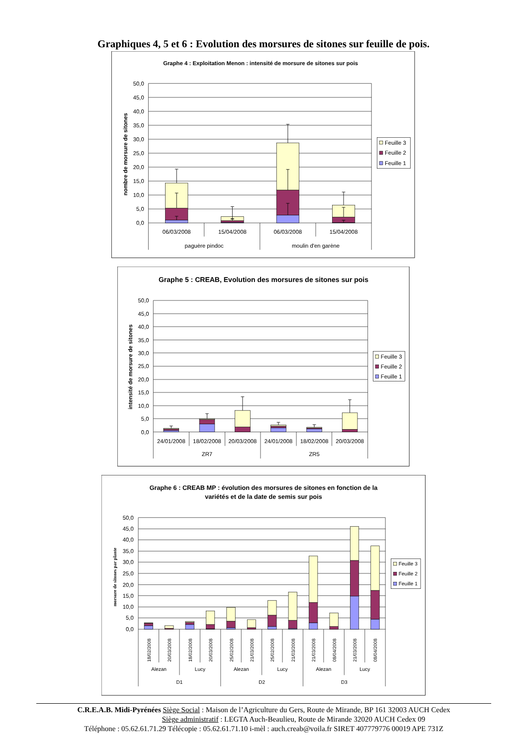Graphiques 4, 5 et 6 : Evolution des morsures de sitones sur feuille de pois.
Graphe 4 : Exploitation Menon : intensité de morsure de sitones sur pois
50,0
45,0
40,0
35,0
30,0
25,0
20,0
15,0
10,0
5,0
0,0
nombre de morsure de sitones
06/03/2008
15/04/2008
06/03/2008
15/04/2008
paguère pindoc
moulin d'en garène
Feuille 3
Feuille 2
Feuille 1
Graphe 5 : CREAB, Evolution des morsures de sitones sur pois
50,0
45,0
40,0
35,0
30,0
25,0
20,0
15,0
10,0
5,0
0,0
intensité de morsure de sitones
24/01/2008
18/02/2008
20/03/2008
24/01/2008
18/02/2008
20/03/2008
ZR7
ZR5
Feuille 3
Feuille 2
Feuille 1
Graphe 6 : CREAB MP : évolution des morsures de sitones en fonction de la
variétés et de la date de semis sur pois
50,0
45,0
40,0
35,0
30,0
25,0
20,0
15,0
10,0
5,0
0,0
morsure de sitones par plante
18/02/2008
20/03/2008
18/02/2008
20/03/2008
25/02/2008
21/03/2008
25/02/2008
21/03/2008
21/03/2008
08/04/2008
21/03/2008
08/04/2008
Alezan
Lucy
Alezan
Lucy
Alezan
Lucy
D1
D2
D3
Feuille 3
Feuille 2
Feuille 1
C.R.E.A.B. Midi-Pyrénées Siège Social : Maison de l’Agriculture du Gers, Route de Mirande, BP 161 32003 AUCH Cedex
Siège administratif : LEGTA Auch-Beaulieu, Route de Mirande 32020 AUCH Cedex 09
Téléphone : 05.62.61.71.29 Télécopie : 05.62.61.71.10 i-mèl : auch.creab@voila.fr SIRET 407779776 00019 APE 731Z